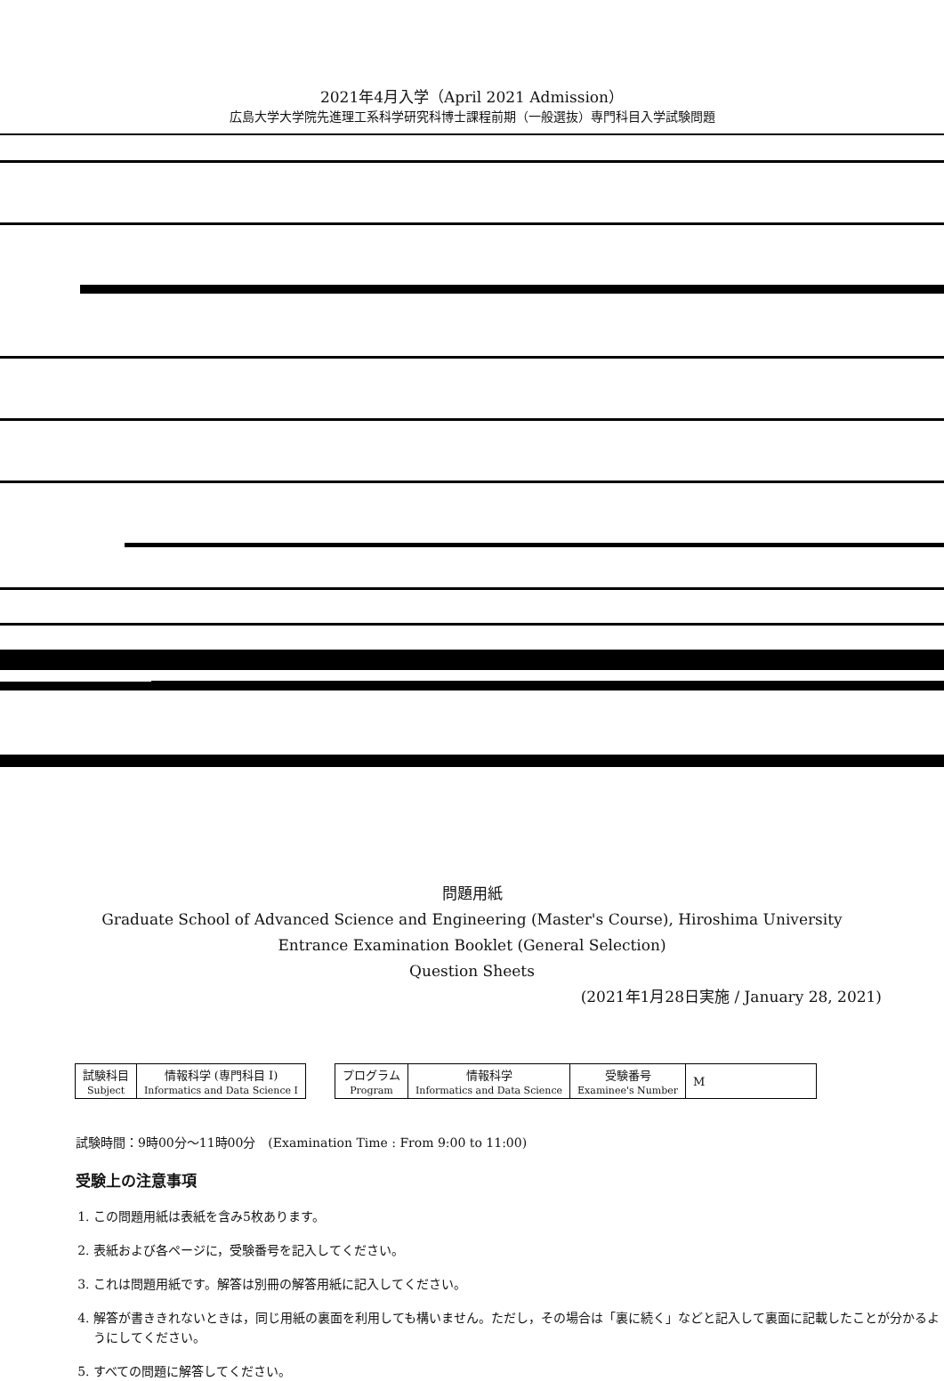2021年4月入学（April 2021 Admission）
広島大学大学院先進理工系科学研究科博士課程前期（一般選抜）専門科目入学試験問題
問題用紙
Graduate School of Advanced Science and Engineering (Master's Course), Hiroshima University
Entrance Examination Booklet (General Selection)
Question Sheets
(2021年1月28日実施 / January 28, 2021)
| 試験科目 Subject | 情報科学 (専門科目 I) Informatics and Data Science I |
| プログラム Program | 情報科学 Informatics and Data Science | 受験番号 Examinee's Number | M |
試験時間：9時00分〜11時00分　(Examination Time : From 9:00 to 11:00)
受験上の注意事項
1. この問題用紙は表紙を含み5枚あります。
2. 表紙および各ページに，受験番号を記入してください。
3. これは問題用紙です。解答は別冊の解答用紙に記入してください。
4. 解答が書ききれないときは，同じ用紙の裏面を利用しても構いません。ただし，その場合は「裏に続く」などと記入して裏面に記載したことが分かるようにしてください。
5. すべての問題に解答してください。